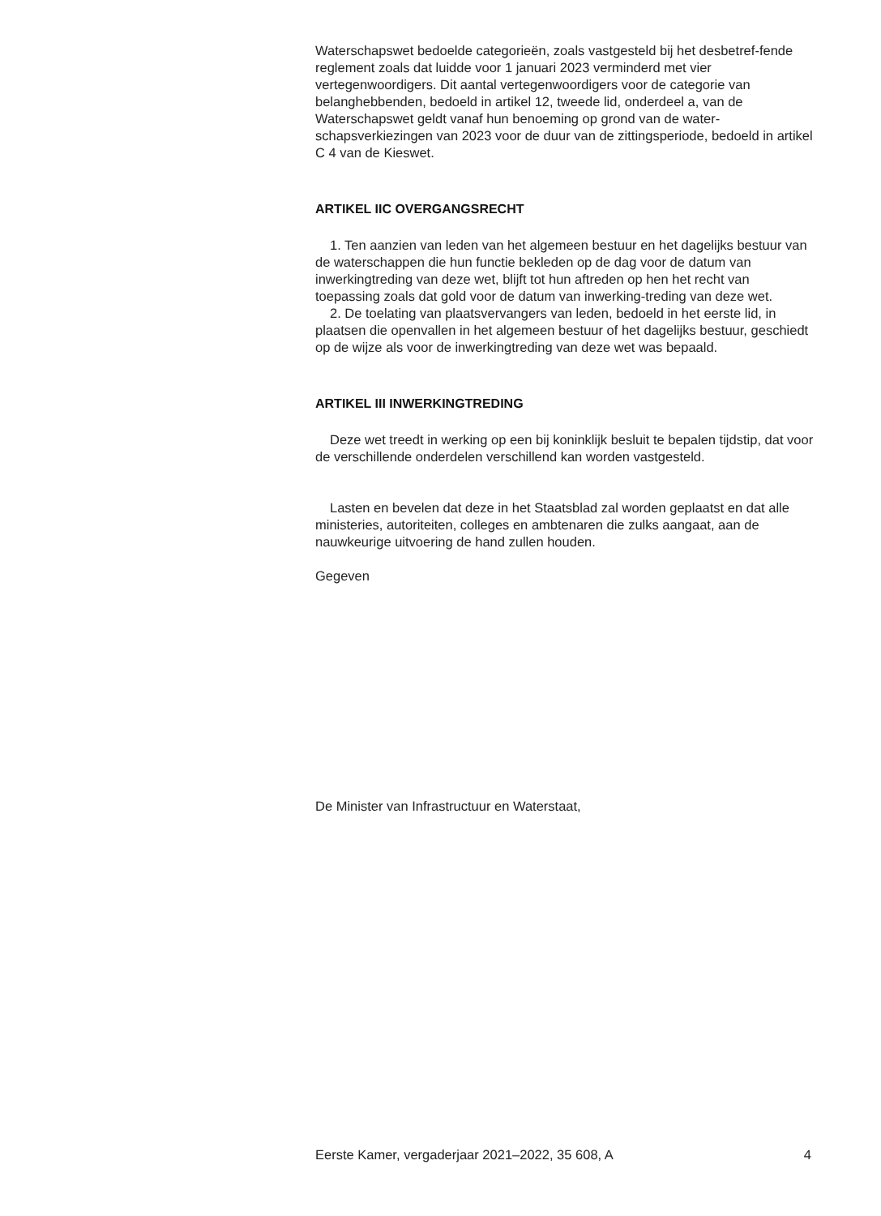Waterschapswet bedoelde categorieën, zoals vastgesteld bij het desbetref-fende reglement zoals dat luidde voor 1 januari 2023 verminderd met vier vertegenwoordigers. Dit aantal vertegenwoordigers voor de categorie van belanghebbenden, bedoeld in artikel 12, tweede lid, onderdeel a, van de Waterschapswet geldt vanaf hun benoeming op grond van de water-schapsverkiezingen van 2023 voor de duur van de zittingsperiode, bedoeld in artikel C 4 van de Kieswet.
ARTIKEL IIC OVERGANGSRECHT
1. Ten aanzien van leden van het algemeen bestuur en het dagelijks bestuur van de waterschappen die hun functie bekleden op de dag voor de datum van inwerkingtreding van deze wet, blijft tot hun aftreden op hen het recht van toepassing zoals dat gold voor de datum van inwerking-treding van deze wet.
2. De toelating van plaatsvervangers van leden, bedoeld in het eerste lid, in plaatsen die openvallen in het algemeen bestuur of het dagelijks bestuur, geschiedt op de wijze als voor de inwerkingtreding van deze wet was bepaald.
ARTIKEL III INWERKINGTREDING
Deze wet treedt in werking op een bij koninklijk besluit te bepalen tijdstip, dat voor de verschillende onderdelen verschillend kan worden vastgesteld.
Lasten en bevelen dat deze in het Staatsblad zal worden geplaatst en dat alle ministeries, autoriteiten, colleges en ambtenaren die zulks aangaat, aan de nauwkeurige uitvoering de hand zullen houden.
Gegeven
De Minister van Infrastructuur en Waterstaat,
Eerste Kamer, vergaderjaar 2021–2022, 35 608, A 4